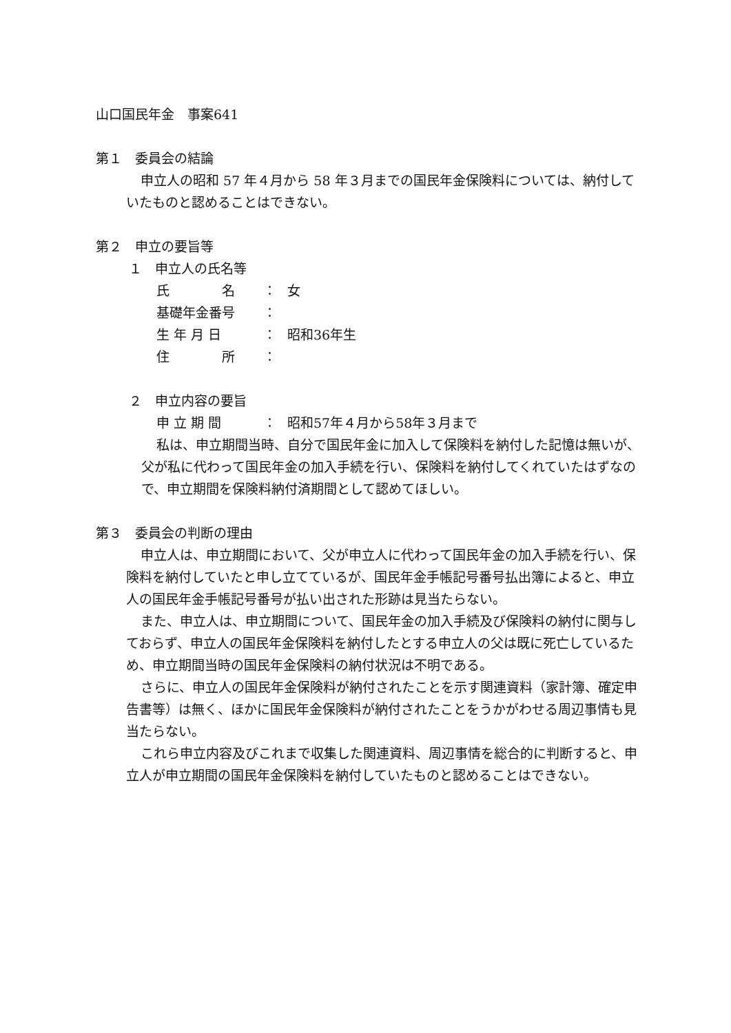山口国民年金　事案641
第１　委員会の結論
申立人の昭和 57 年４月から 58 年３月までの国民年金保険料については、納付していたものと認めることはできない。
第２　申立の要旨等
１　申立人の氏名等
氏　　　　名 ： 女
基礎年金番号 ：
生 年 月 日 ： 昭和36年生
住　　　　所 ：
２　申立内容の要旨
申 立 期 間 ： 昭和57年４月から58年３月まで
私は、申立期間当時、自分で国民年金に加入して保険料を納付した記憶は無いが、父が私に代わって国民年金の加入手続を行い、保険料を納付してくれていたはずなので、申立期間を保険料納付済期間として認めてほしい。
第３　委員会の判断の理由
申立人は、申立期間において、父が申立人に代わって国民年金の加入手続を行い、保険料を納付していたと申し立てているが、国民年金手帳記号番号払出簿によると、申立人の国民年金手帳記号番号が払い出された形跡は見当たらない。
また、申立人は、申立期間について、国民年金の加入手続及び保険料の納付に関与しておらず、申立人の国民年金保険料を納付したとする申立人の父は既に死亡しているため、申立期間当時の国民年金保険料の納付状況は不明である。
さらに、申立人の国民年金保険料が納付されたことを示す関連資料（家計簿、確定申告書等）は無く、ほかに国民年金保険料が納付されたことをうかがわせる周辺事情も見当たらない。
これら申立内容及びこれまで収集した関連資料、周辺事情を総合的に判断すると、申立人が申立期間の国民年金保険料を納付していたものと認めることはできない。